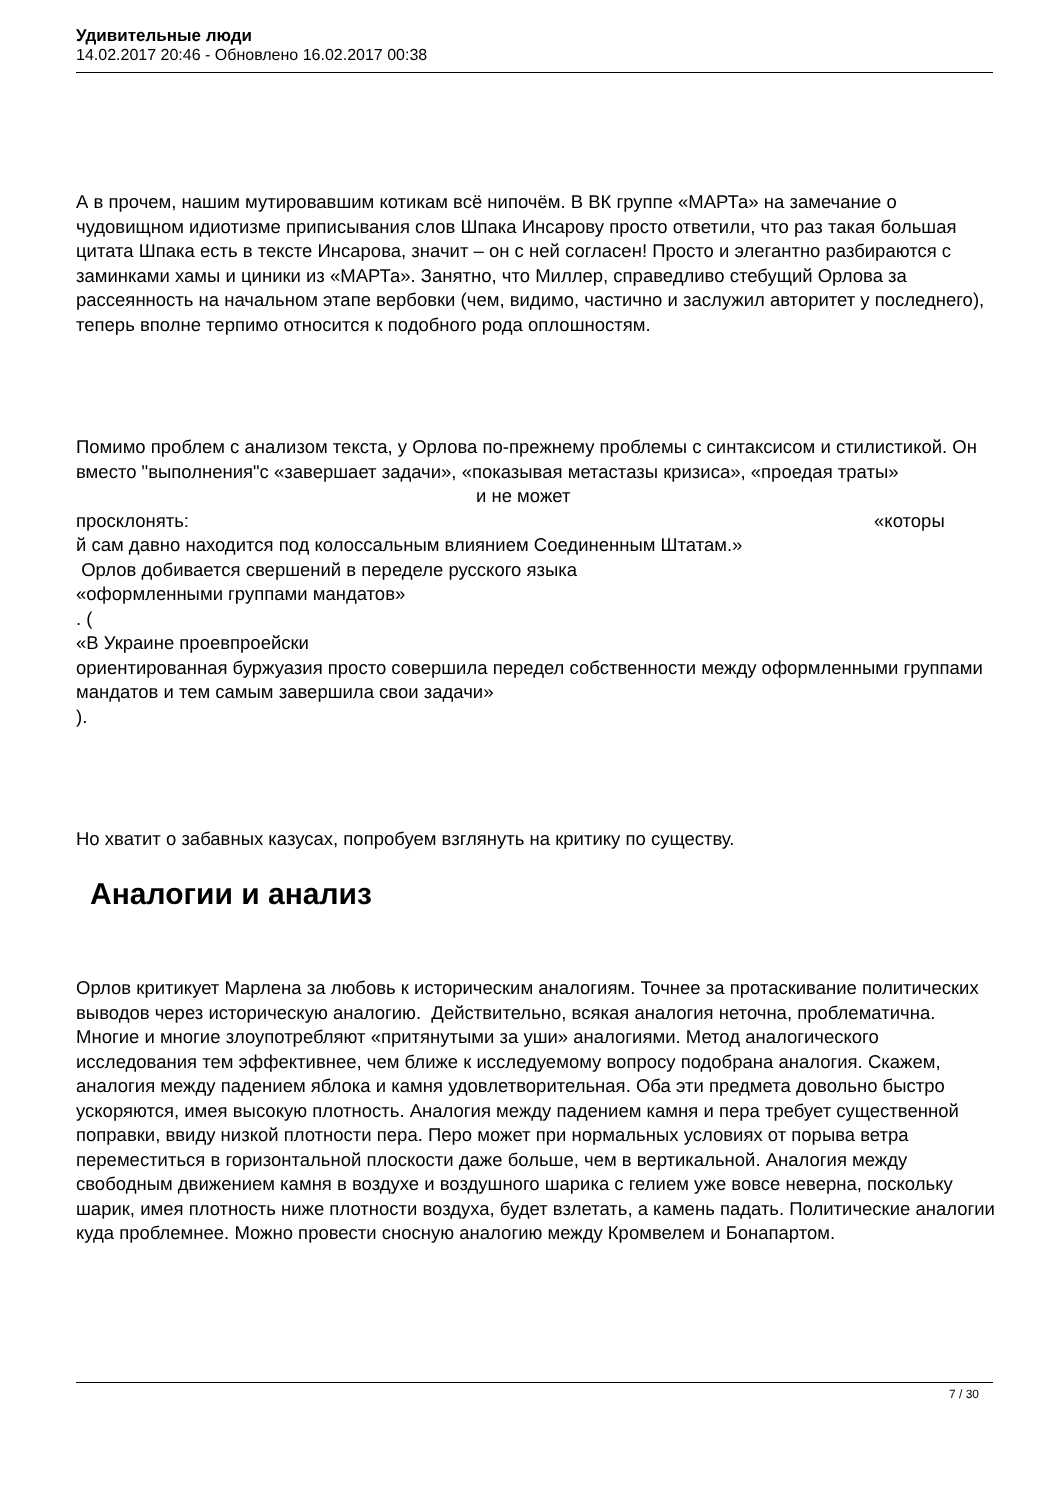Удивительные люди
14.02.2017 20:46 - Обновлено 16.02.2017 00:38
А в прочем, нашим мутировавшим котикам всё нипочём. В ВК группе «МАРТа» на замечание о чудовищном идиотизме приписывания слов Шпака Инсарову просто ответили, что раз такая большая цитата Шпака есть в тексте Инсарова, значит – он с ней согласен! Просто и элегантно разбираются с заминками хамы и циники из «МАРТа». Занятно, что Миллер, справедливо стебущий Орлова за рассеянность на начальном этапе вербовки (чем, видимо, частично и заслужил авторитет у последнего), теперь вполне терпимо относится к подобного рода оплошностям.
Помимо проблем с анализом текста, у Орлова по-прежнему проблемы с синтаксисом и стилистикой. Он вместо "выполнения"с «завершает задачи», «показывая метастазы кризиса», «проедая траты» и не может
просклонять: «которы
й сам давно находится под колоссальным влиянием Соединенным Штатам.»
Орлов добивается свершений в переделе русского языка
«оформленными группами мандатов»
. (
«В Украине проевпроейски
ориентированная буржуазия просто совершила передел собственности между оформленными группами мандатов и тем самым завершила свои задачи»
).
Но хватит о забавных казусах, попробуем взглянуть на критику по существу.
Аналогии и анализ
Орлов критикует Марлена за любовь к историческим аналогиям. Точнее за протаскивание политических выводов через историческую аналогию. Действительно, всякая аналогия неточна, проблематична. Многие и многие злоупотребляют «притянутыми за уши» аналогиями. Метод аналогического исследования тем эффективнее, чем ближе к исследуемому вопросу подобрана аналогия. Скажем, аналогия между падением яблока и камня удовлетворительная. Оба эти предмета довольно быстро ускоряются, имея высокую плотность. Аналогия между падением камня и пера требует существенной поправки, ввиду низкой плотности пера. Перо может при нормальных условиях от порыва ветра переместиться в горизонтальной плоскости даже больше, чем в вертикальной. Аналогия между свободным движением камня в воздухе и воздушного шарика с гелием уже вовсе неверна, поскольку шарик, имея плотность ниже плотности воздуха, будет взлетать, а камень падать. Политические аналогии куда проблемнее. Можно провести сносную аналогию между Кромвелем и Бонапартом.
7 / 30